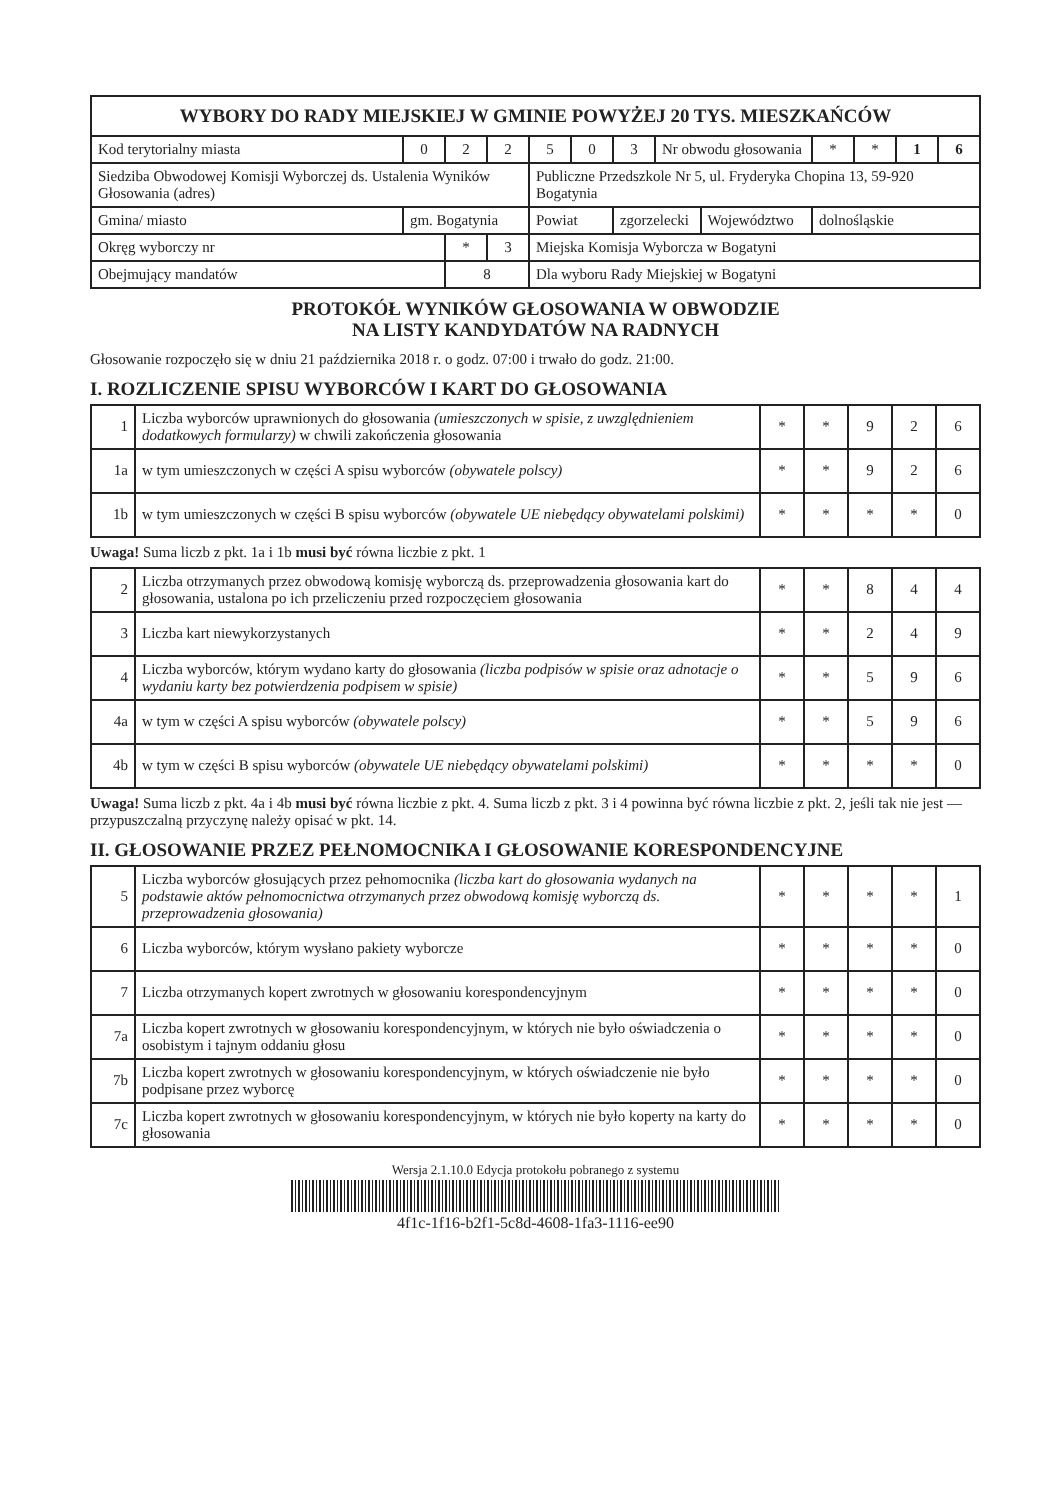| WYBORY DO RADY MIEJSKIEJ W GMINIE POWYŻEJ 20 TYS. MIESZKAŃCÓW | | | | | | | | | | | | | |
| --- | --- | --- | --- | --- | --- | --- | --- | --- | --- | --- | --- | --- | --- |
| Kod terytorialny miasta | | 0 | 2 | 2 | 5 | 0 | 3 | Nr obwodu głosowania | | * | * | 1 | 6 |
| Siedziba Obwodowej Komisji Wyborczej ds. Ustalenia Wyników Głosowania (adres) | | | | | Publiczne Przedszkole Nr 5, ul. Fryderyka Chopina 13, 59-920 Bogatynia | | | | | | | | |
| Gmina/ miasto | gm. Bogatynia | | | | Powiat | | zgorzelecki | | Województwo | dolnośląskie | | | |
| Okręg wyborczy nr | | | * | 3 | Miejska Komisja Wyborcza w Bogatyni | | | | | | | | |
| Obejmujący mandatów | | | 8 | | Dla wyboru Rady Miejskiej w Bogatyni | | | | | | | | |
PROTOKÓŁ WYNIKÓW GŁOSOWANIA W OBWODZIE
NA LISTY KANDYDATÓW NA RADNYCH
Głosowanie rozpoczęło się w dniu 21 października 2018 r. o godz. 07:00 i trwało do godz. 21:00.
I. ROZLICZENIE SPISU WYBORCÓW I KART DO GŁOSOWANIA
| 1 | Liczba wyborców uprawnionych do głosowania (umieszczonych w spisie, z uwzględnieniem dodatkowych formularzy) w chwili zakończenia głosowania | * | * | 9 | 2 | 6 |
| 1a | w tym umieszczonych w części A spisu wyborców (obywatele polscy) | * | * | 9 | 2 | 6 |
| 1b | w tym umieszczonych w części B spisu wyborców (obywatele UE niebędący obywatelami polskimi) | * | * | * | * | 0 |
Uwaga! Suma liczb z pkt. 1a i 1b musi być równa liczbie z pkt. 1
| 2 | Liczba otrzymanych przez obwodową komisję wyborczą ds. przeprowadzenia głosowania kart do głosowania, ustalona po ich przeliczeniu przed rozpoczęciem głosowania | * | * | 8 | 4 | 4 |
| 3 | Liczba kart niewykorzystanych | * | * | 2 | 4 | 9 |
| 4 | Liczba wyborców, którym wydano karty do głosowania (liczba podpisów w spisie oraz adnotacje o wydaniu karty bez potwierdzenia podpisem w spisie) | * | * | 5 | 9 | 6 |
| 4a | w tym w części A spisu wyborców (obywatele polscy) | * | * | 5 | 9 | 6 |
| 4b | w tym w części B spisu wyborców (obywatele UE niebędący obywatelami polskimi) | * | * | * | * | 0 |
Uwaga! Suma liczb z pkt. 4a i 4b musi być równa liczbie z pkt. 4. Suma liczb z pkt. 3 i 4 powinna być równa liczbie z pkt. 2, jeśli tak nie jest — przypuszczalną przyczynę należy opisać w pkt. 14.
II. GŁOSOWANIE PRZEZ PEŁNOMOCNIKA I GŁOSOWANIE KORESPONDENCYJNE
| 5 | Liczba wyborców głosujących przez pełnomocnika (liczba kart do głosowania wydanych na podstawie aktów pełnomocnictwa otrzymanych przez obwodową komisję wyborczą ds. przeprowadzenia głosowania) | * | * | * | * | 1 |
| 6 | Liczba wyborców, którym wysłano pakiety wyborcze | * | * | * | * | 0 |
| 7 | Liczba otrzymanych kopert zwrotnych w głosowaniu korespondencyjnym | * | * | * | * | 0 |
| 7a | Liczba kopert zwrotnych w głosowaniu korespondencyjnym, w których nie było oświadczenia o osobistym i tajnym oddaniu głosu | * | * | * | * | 0 |
| 7b | Liczba kopert zwrotnych w głosowaniu korespondencyjnym, w których oświadczenie nie było podpisane przez wyborcę | * | * | * | * | 0 |
| 7c | Liczba kopert zwrotnych w głosowaniu korespondencyjnym, w których nie było koperty na karty do głosowania | * | * | * | * | 0 |
Wersja 2.1.10.0 Edycja protokołu pobranego z systemu
4f1c-1f16-b2f1-5c8d-4608-1fa3-1116-ee90